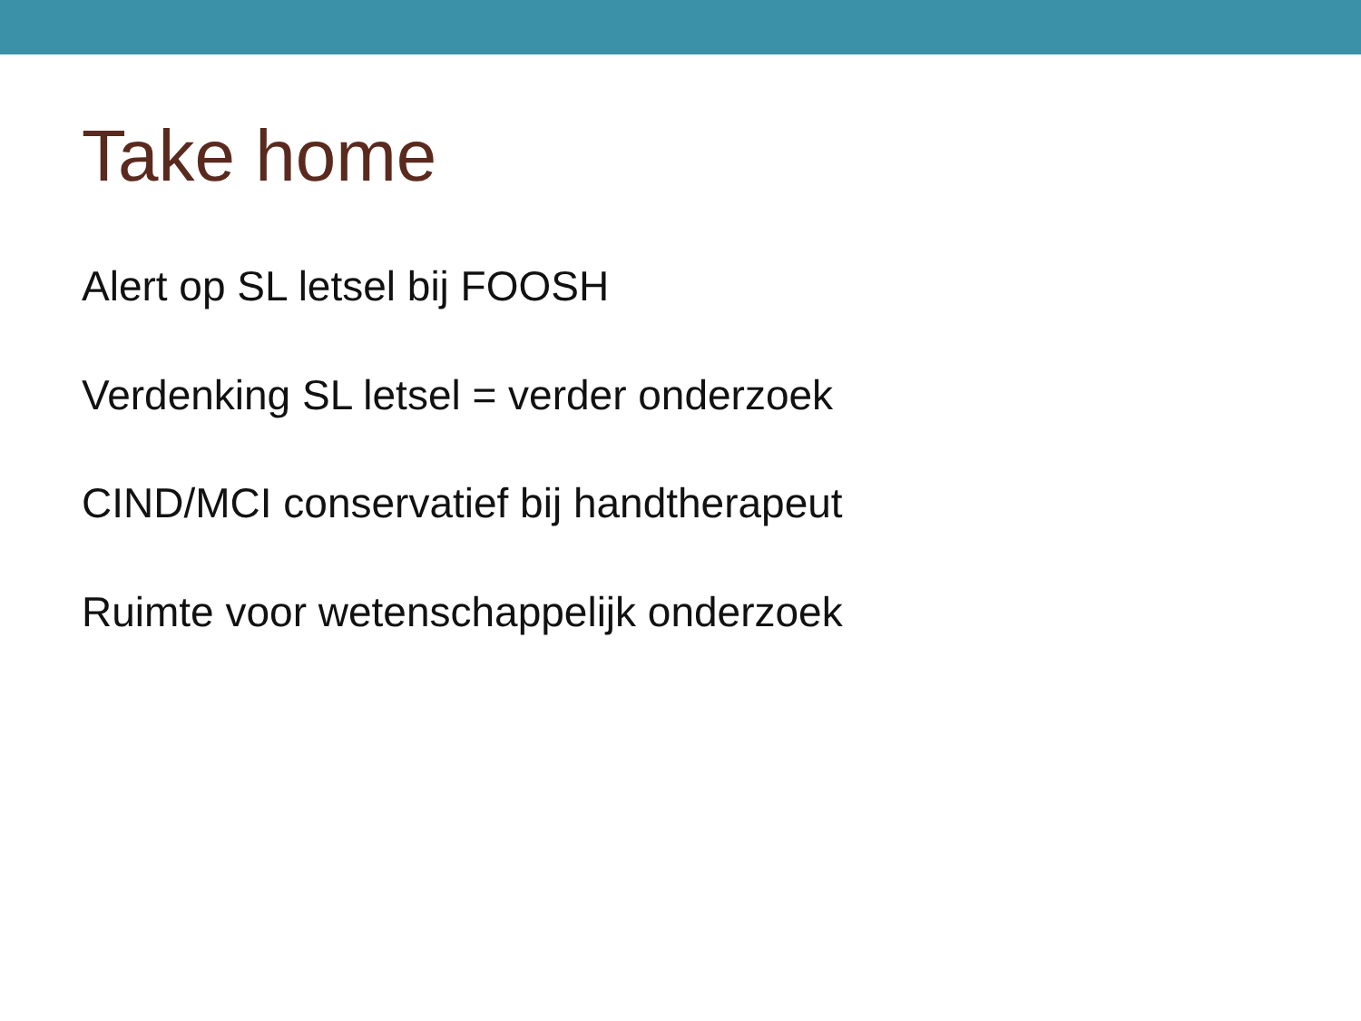Take home
Alert op SL letsel bij FOOSH
Verdenking SL letsel = verder onderzoek
CIND/MCI conservatief bij handtherapeut
Ruimte voor wetenschappelijk onderzoek